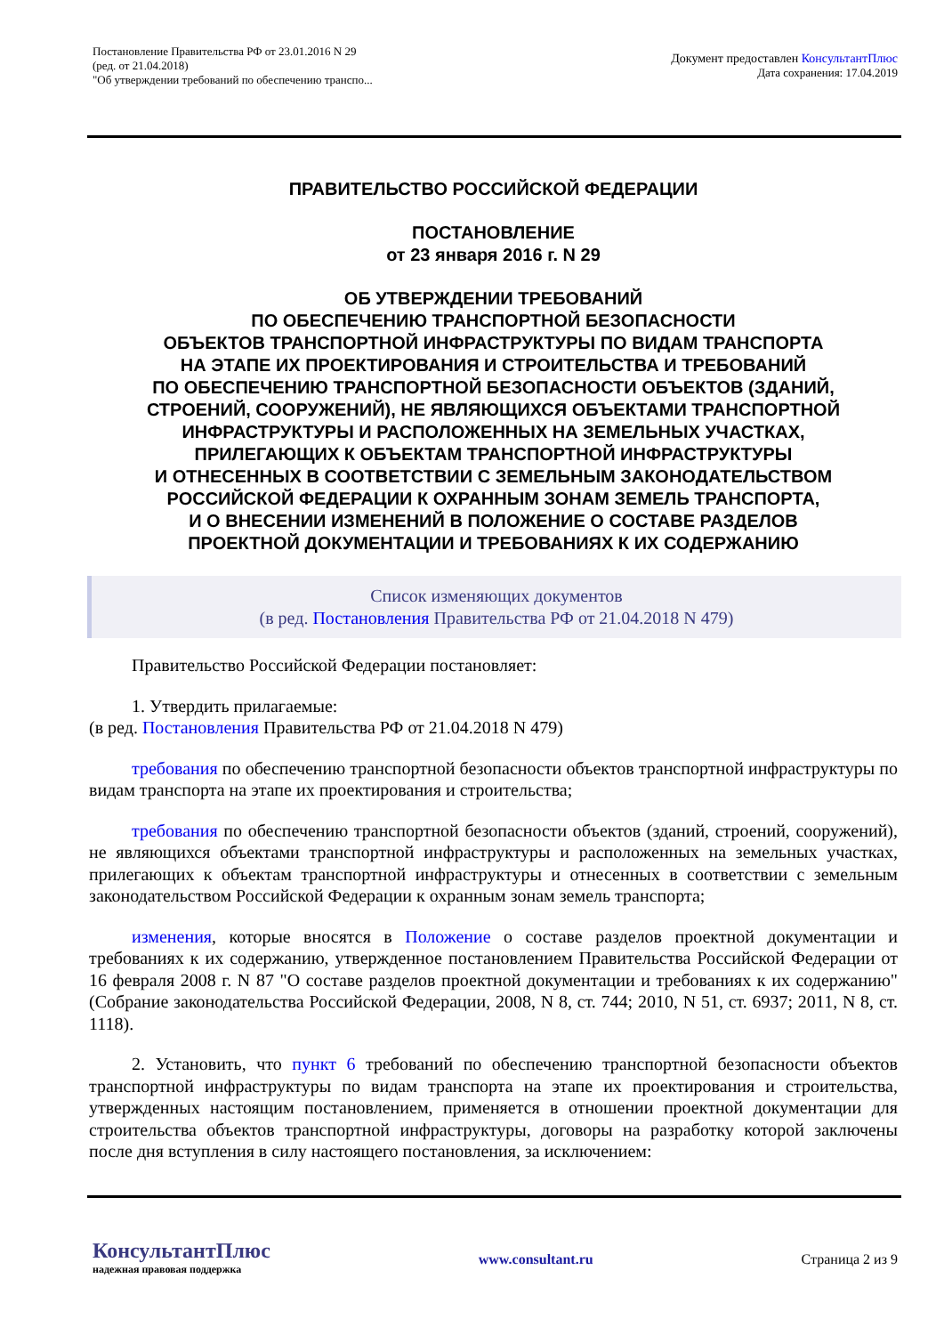Постановление Правительства РФ от 23.01.2016 N 29
(ред. от 21.04.2018)
"Об утверждении требований по обеспечению транспо...
Документ предоставлен КонсультантПлюс
Дата сохранения: 17.04.2019
ПРАВИТЕЛЬСТВО РОССИЙСКОЙ ФЕДЕРАЦИИ
ПОСТАНОВЛЕНИЕ
от 23 января 2016 г. N 29
ОБ УТВЕРЖДЕНИИ ТРЕБОВАНИЙ
ПО ОБЕСПЕЧЕНИЮ ТРАНСПОРТНОЙ БЕЗОПАСНОСТИ
ОБЪЕКТОВ ТРАНСПОРТНОЙ ИНФРАСТРУКТУРЫ ПО ВИДАМ ТРАНСПОРТА
НА ЭТАПЕ ИХ ПРОЕКТИРОВАНИЯ И СТРОИТЕЛЬСТВА И ТРЕБОВАНИЙ
ПО ОБЕСПЕЧЕНИЮ ТРАНСПОРТНОЙ БЕЗОПАСНОСТИ ОБЪЕКТОВ (ЗДАНИЙ,
СТРОЕНИЙ, СООРУЖЕНИЙ), НЕ ЯВЛЯЮЩИХСЯ ОБЪЕКТАМИ ТРАНСПОРТНОЙ
ИНФРАСТРУКТУРЫ И РАСПОЛОЖЕННЫХ НА ЗЕМЕЛЬНЫХ УЧАСТКАХ,
ПРИЛЕГАЮЩИХ К ОБЪЕКТАМ ТРАНСПОРТНОЙ ИНФРАСТРУКТУРЫ
И ОТНЕСЕННЫХ В СООТВЕТСТВИИ С ЗЕМЕЛЬНЫМ ЗАКОНОДАТЕЛЬСТВОМ
РОССИЙСКОЙ ФЕДЕРАЦИИ К ОХРАННЫМ ЗОНАМ ЗЕМЕЛЬ ТРАНСПОРТА,
И О ВНЕСЕНИИ ИЗМЕНЕНИЙ В ПОЛОЖЕНИЕ О СОСТАВЕ РАЗДЕЛОВ
ПРОЕКТНОЙ ДОКУМЕНТАЦИИ И ТРЕБОВАНИЯХ К ИХ СОДЕРЖАНИЮ
Список изменяющих документов
(в ред. Постановления Правительства РФ от 21.04.2018 N 479)
Правительство Российской Федерации постановляет:
1. Утвердить прилагаемые:
(в ред. Постановления Правительства РФ от 21.04.2018 N 479)
требования по обеспечению транспортной безопасности объектов транспортной инфраструктуры по видам транспорта на этапе их проектирования и строительства;
требования по обеспечению транспортной безопасности объектов (зданий, строений, сооружений), не являющихся объектами транспортной инфраструктуры и расположенных на земельных участках, прилегающих к объектам транспортной инфраструктуры и отнесенных в соответствии с земельным законодательством Российской Федерации к охранным зонам земель транспорта;
изменения, которые вносятся в Положение о составе разделов проектной документации и требованиях к их содержанию, утвержденное постановлением Правительства Российской Федерации от 16 февраля 2008 г. N 87 "О составе разделов проектной документации и требованиях к их содержанию" (Собрание законодательства Российской Федерации, 2008, N 8, ст. 744; 2010, N 51, ст. 6937; 2011, N 8, ст. 1118).
2. Установить, что пункт 6 требований по обеспечению транспортной безопасности объектов транспортной инфраструктуры по видам транспорта на этапе их проектирования и строительства, утвержденных настоящим постановлением, применяется в отношении проектной документации для строительства объектов транспортной инфраструктуры, договоры на разработку которой заключены после дня вступления в силу настоящего постановления, за исключением:
КонсультантПлюс
надежная правовая поддержка
www.consultant.ru Страница 2 из 9